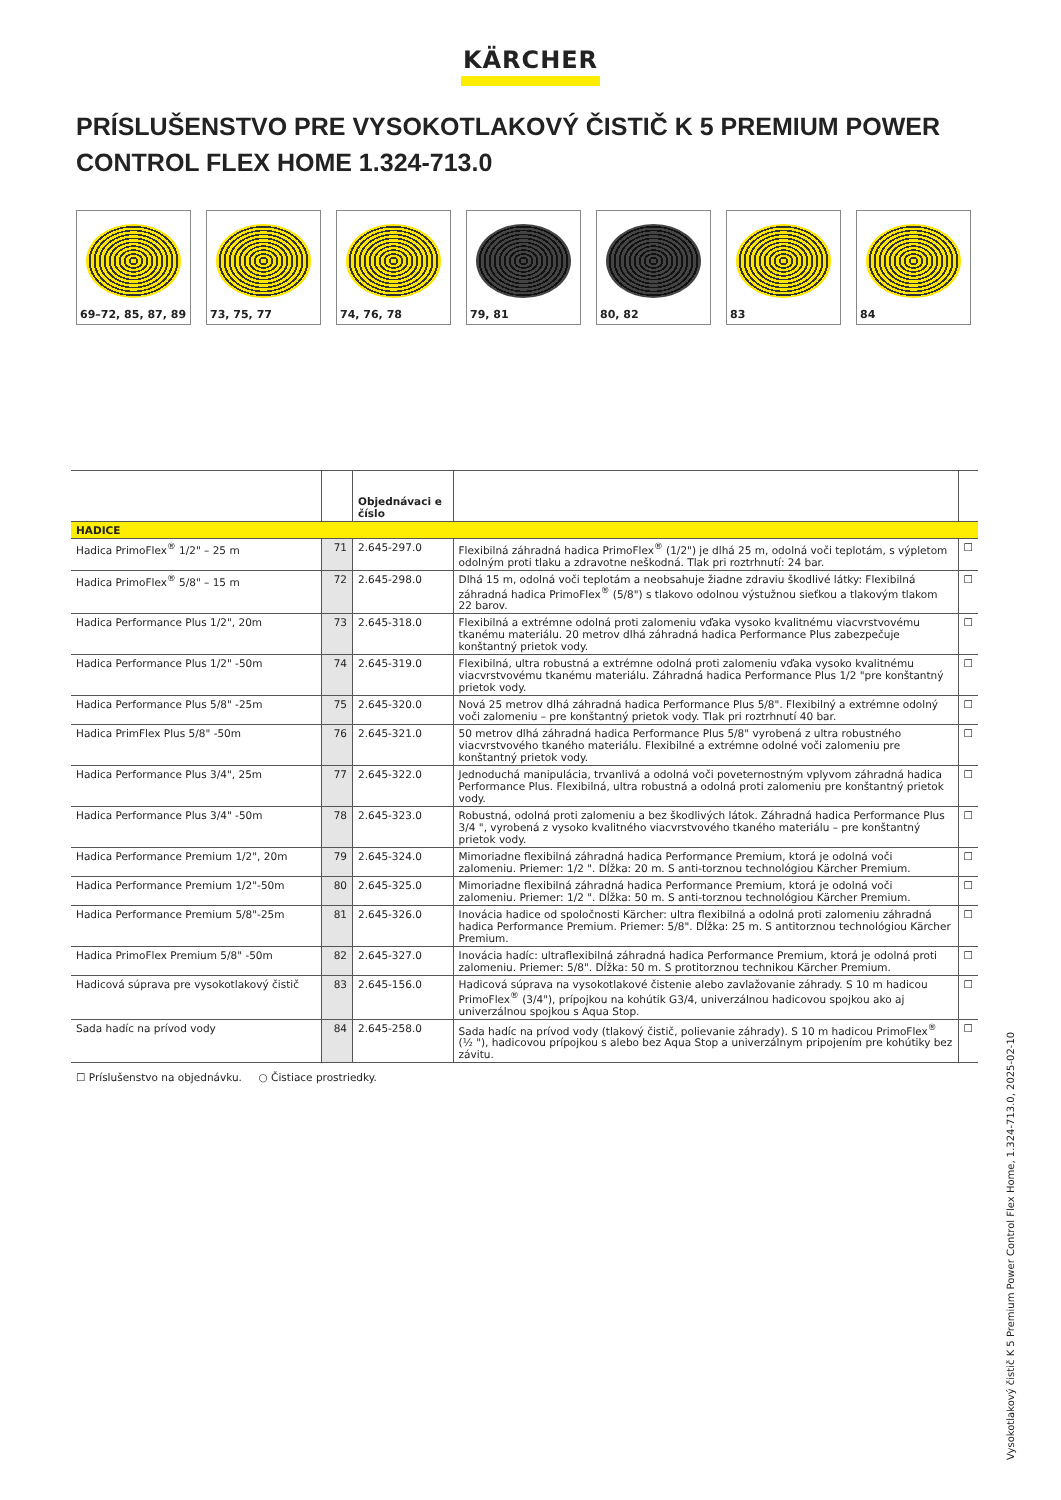KÄRCHER
PRÍSLUŠENSTVO PRE VYSOKOTLAKOVÝ ČISTIČ K 5 PREMIUM POWER CONTROL FLEX HOME 1.324-713.0
69–72, 85, 87, 89
73, 75, 77 74, 76, 78 79, 81 80, 82 83 84
| | | Objednávaci e číslo | | |
| --- | --- | --- | --- | --- |
| HADICE | | | | |
| Hadica PrimoFlex<sup>®</sup> 1/2" – 25 m | 71 | 2.645-297.0 | Flexibilná záhradná hadica PrimoFlex<sup>®</sup> (1/2") je dlhá 25 m, odolná voči teplotám, s výpletom odolným proti tlaku a zdravotne neškodná. Tlak pri roztrhnutí: 24 bar. | ☐ |
| Hadica PrimoFlex<sup>®</sup> 5/8" – 15 m | 72 | 2.645-298.0 | Dlhá 15 m, odolná voči teplotám a neobsahuje žiadne zdraviu škodlivé látky: Flexibilná záhradná hadica PrimoFlex<sup>®</sup> (5/8") s tlakovo odolnou výstužnou sieťkou a tlakovým tlakom 22 barov. | ☐ |
| Hadica Performance Plus 1/2", 20m | 73 | 2.645-318.0 | Flexibilná a extrémne odolná proti zalomeniu vďaka vysoko kvalitnému viacvrstvovému tkanému materiálu. 20 metrov dlhá záhradná hadica Performance Plus zabezpečuje konštantný prietok vody. | ☐ |
| Hadica Performance Plus 1/2" -50m | 74 | 2.645-319.0 | Flexibilná, ultra robustná a extrémne odolná proti zalomeniu vďaka vysoko kvalitnému viacvrstvovému tkanému materiálu. Záhradná hadica Performance Plus 1/2 "pre konštantný prietok vody. | ☐ |
| Hadica Performance Plus 5/8" -25m | 75 | 2.645-320.0 | Nová 25 metrov dlhá záhradná hadica Performance Plus 5/8". Flexibilný a extrémne odolný voči zalomeniu – pre konštantný prietok vody. Tlak pri roztrhnutí 40 bar. | ☐ |
| Hadica PrimFlex Plus 5/8" -50m | 76 | 2.645-321.0 | 50 metrov dlhá záhradná hadica Performance Plus 5/8" vyrobená z ultra robustného viacvrstvového tkaného materiálu. Flexibilné a extrémne odolné voči zalomeniu pre konštantný prietok vody. | ☐ |
| Hadica Performance Plus 3/4", 25m | 77 | 2.645-322.0 | Jednoduchá manipulácia, trvanlivá a odolná voči poveternostným vplyvom záhradná hadica Performance Plus. Flexibilná, ultra robustná a odolná proti zalomeniu pre konštantný prietok vody. | ☐ |
| Hadica Performance Plus 3/4" -50m | 78 | 2.645-323.0 | Robustná, odolná proti zalomeniu a bez škodlivých látok. Záhradná hadica Performance Plus 3/4 ", vyrobená z vysoko kvalitného viacvrstvového tkaného materiálu – pre konštantný prietok vody. | ☐ |
| Hadica Performance Premium 1/2", 20m | 79 | 2.645-324.0 | Mimoriadne flexibilná záhradná hadica Performance Premium, ktorá je odolná voči zalomeniu. Priemer: 1/2 ". Dĺžka: 20 m. S anti-torznou technológiou Kärcher Premium. | ☐ |
| Hadica Performance Premium 1/2"-50m | 80 | 2.645-325.0 | Mimoriadne flexibilná záhradná hadica Performance Premium, ktorá je odolná voči zalomeniu. Priemer: 1/2 ". Dĺžka: 50 m. S anti-torznou technológiou Kärcher Premium. | ☐ |
| Hadica Performance Premium 5/8"-25m | 81 | 2.645-326.0 | Inovácia hadice od spoločnosti Kärcher: ultra flexibilná a odolná proti zalomeniu záhradná hadica Performance Premium. Priemer: 5/8". Dĺžka: 25 m. S antitorznou technológiou Kärcher Premium. | ☐ |
| Hadica PrimoFlex Premium 5/8" -50m | 82 | 2.645-327.0 | Inovácia hadíc: ultraflexibilná záhradná hadica Performance Premium, ktorá je odolná proti zalomeniu. Priemer: 5/8". Dĺžka: 50 m. S protitorznou technikou Kärcher Premium. | ☐ |
| Hadicová súprava pre vysokotlakový čistič | 83 | 2.645-156.0 | Hadicová súprava na vysokotlakové čistenie alebo zavlažovanie záhrady. S 10 m hadicou PrimoFlex<sup>®</sup> (3/4"), prípojkou na kohútik G3/4, univerzálnou hadicovou spojkou ako aj univerzálnou spojkou s Aqua Stop. | ☐ |
| Sada hadíc na prívod vody | 84 | 2.645-258.0 | Sada hadíc na prívod vody (tlakový čistič, polievanie záhrady). S 10 m hadicou PrimoFlex<sup>®</sup> (½ "), hadicovou prípojkou s alebo bez Aqua Stop a univerzálnym pripojením pre kohútiky bez závitu. | ☐ |
☐ Príslušenstvo na objednávku. ○ Čistiace prostriedky.
Vysokotlakový čistič K 5 Premium Power Control Flex Home, 1.324-713.0, 2025-02-10